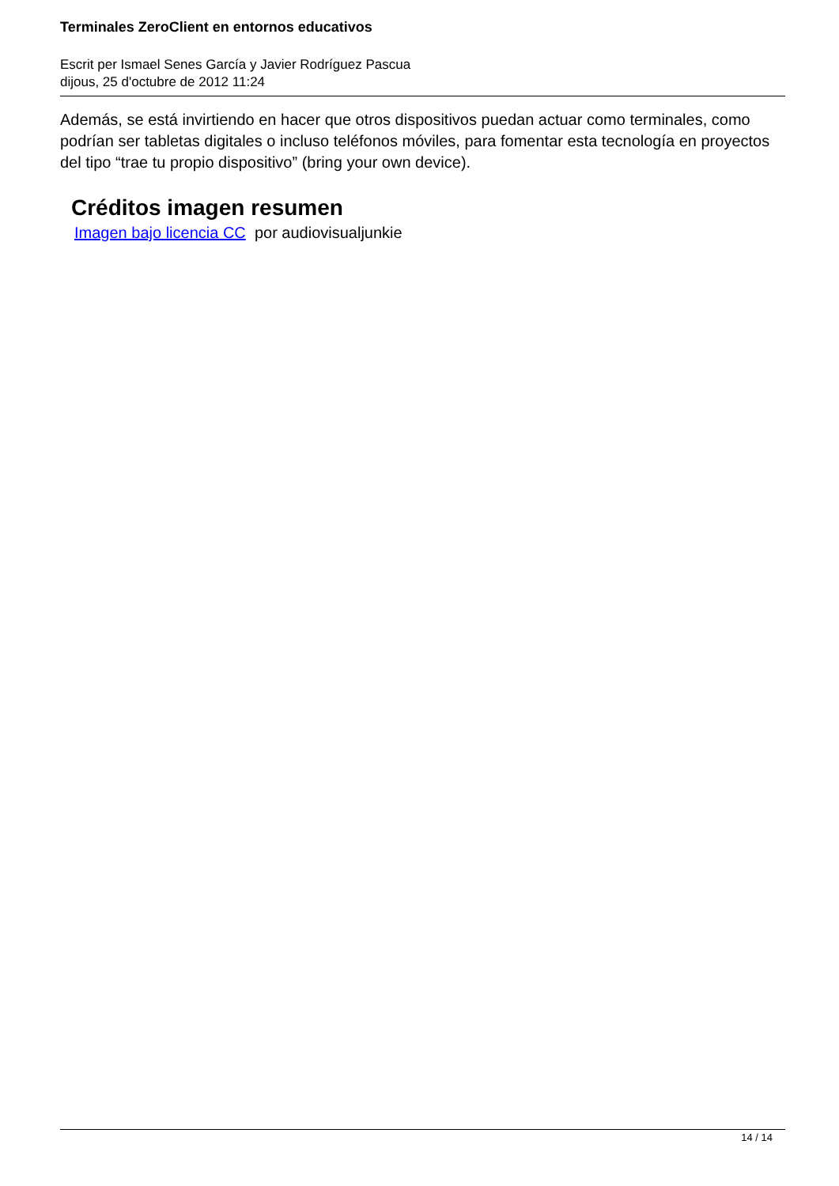Terminales ZeroClient en entornos educativos
Escrit per Ismael Senes García y Javier Rodríguez Pascua
dijous, 25 d'octubre de 2012 11:24
Además, se está invirtiendo en hacer que otros dispositivos puedan actuar como terminales, como podrían ser tabletas digitales o incluso teléfonos móviles, para fomentar esta tecnología en proyectos del tipo “trae tu propio dispositivo” (bring your own device).
Créditos imagen resumen
Imagen bajo licencia CC por audiovisualjunkie
14 / 14